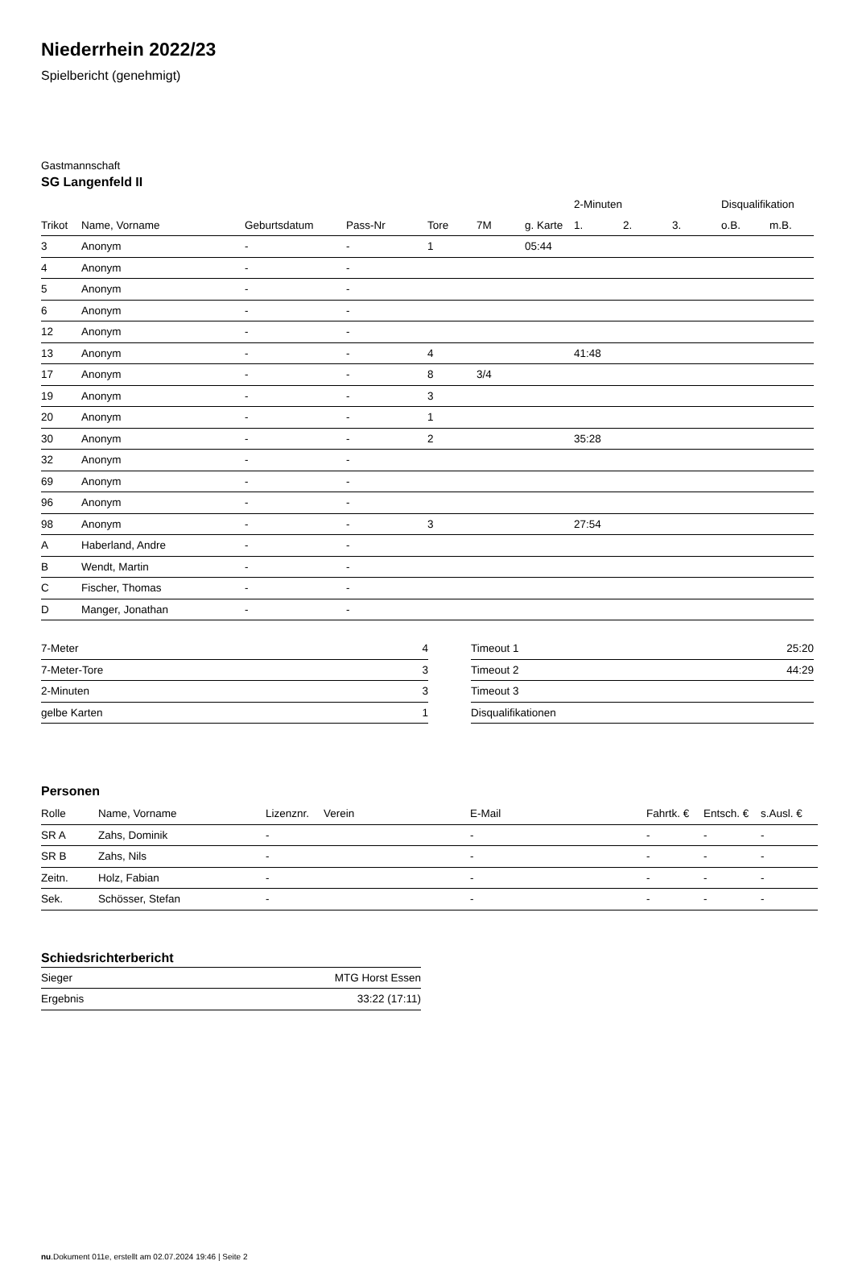Niederrhein 2022/23
Spielbericht (genehmigt)
Gastmannschaft
SG Langenfeld II
| | | | | | | | 2-Minuten | | | Disqualifikation | |
| --- | --- | --- | --- | --- | --- | --- | --- | --- | --- | --- | --- |
| Trikot | Name, Vorname | Geburtsdatum | Pass-Nr | Tore | 7M | g. Karte | 1. | 2. | 3. | o.B. | m.B. |
| 3 | Anonym | - | - | 1 | | 05:44 | | | | | |
| 4 | Anonym | - | - | | | | | | | | |
| 5 | Anonym | - | - | | | | | | | | |
| 6 | Anonym | - | - | | | | | | | | |
| 12 | Anonym | - | - | | | | | | | | |
| 13 | Anonym | - | - | 4 | | | 41:48 | | | | |
| 17 | Anonym | - | - | 8 | 3/4 | | | | | | |
| 19 | Anonym | - | - | 3 | | | | | | | |
| 20 | Anonym | - | - | 1 | | | | | | | |
| 30 | Anonym | - | - | 2 | | | 35:28 | | | | |
| 32 | Anonym | - | - | | | | | | | | |
| 69 | Anonym | - | - | | | | | | | | |
| 96 | Anonym | - | - | | | | | | | | |
| 98 | Anonym | - | - | 3 | | | 27:54 | | | | |
| A | Haberland, Andre | - | - | | | | | | | | |
| B | Wendt, Martin | - | - | | | | | | | | |
| C | Fischer, Thomas | - | - | | | | | | | | |
| D | Manger, Jonathan | - | - | | | | | | | | |
| 7-Meter | 4 |
| 7-Meter-Tore | 3 |
| 2-Minuten | 3 |
| gelbe Karten | 1 |
| Timeout 1 | 25:20 |
| Timeout 2 | 44:29 |
| Timeout 3 | |
| Disqualifikationen | |
Personen
| Rolle | Name, Vorname | Lizenznr. | Verein | E-Mail | Fahrtk. € | Entsch. € | s.Ausl. € |
| --- | --- | --- | --- | --- | --- | --- | --- |
| SR A | Zahs, Dominik | - | | - | - | - | - |
| SR B | Zahs, Nils | - | | - | - | - | - |
| Zeitn. | Holz, Fabian | - | | - | - | - | - |
| Sek. | Schösser, Stefan | - | | - | - | - | - |
Schiedsrichterbericht
| Sieger | MTG Horst Essen |
| Ergebnis | 33:22 (17:11) |
nu.Dokument 011e, erstellt am 02.07.2024 19:46 | Seite 2